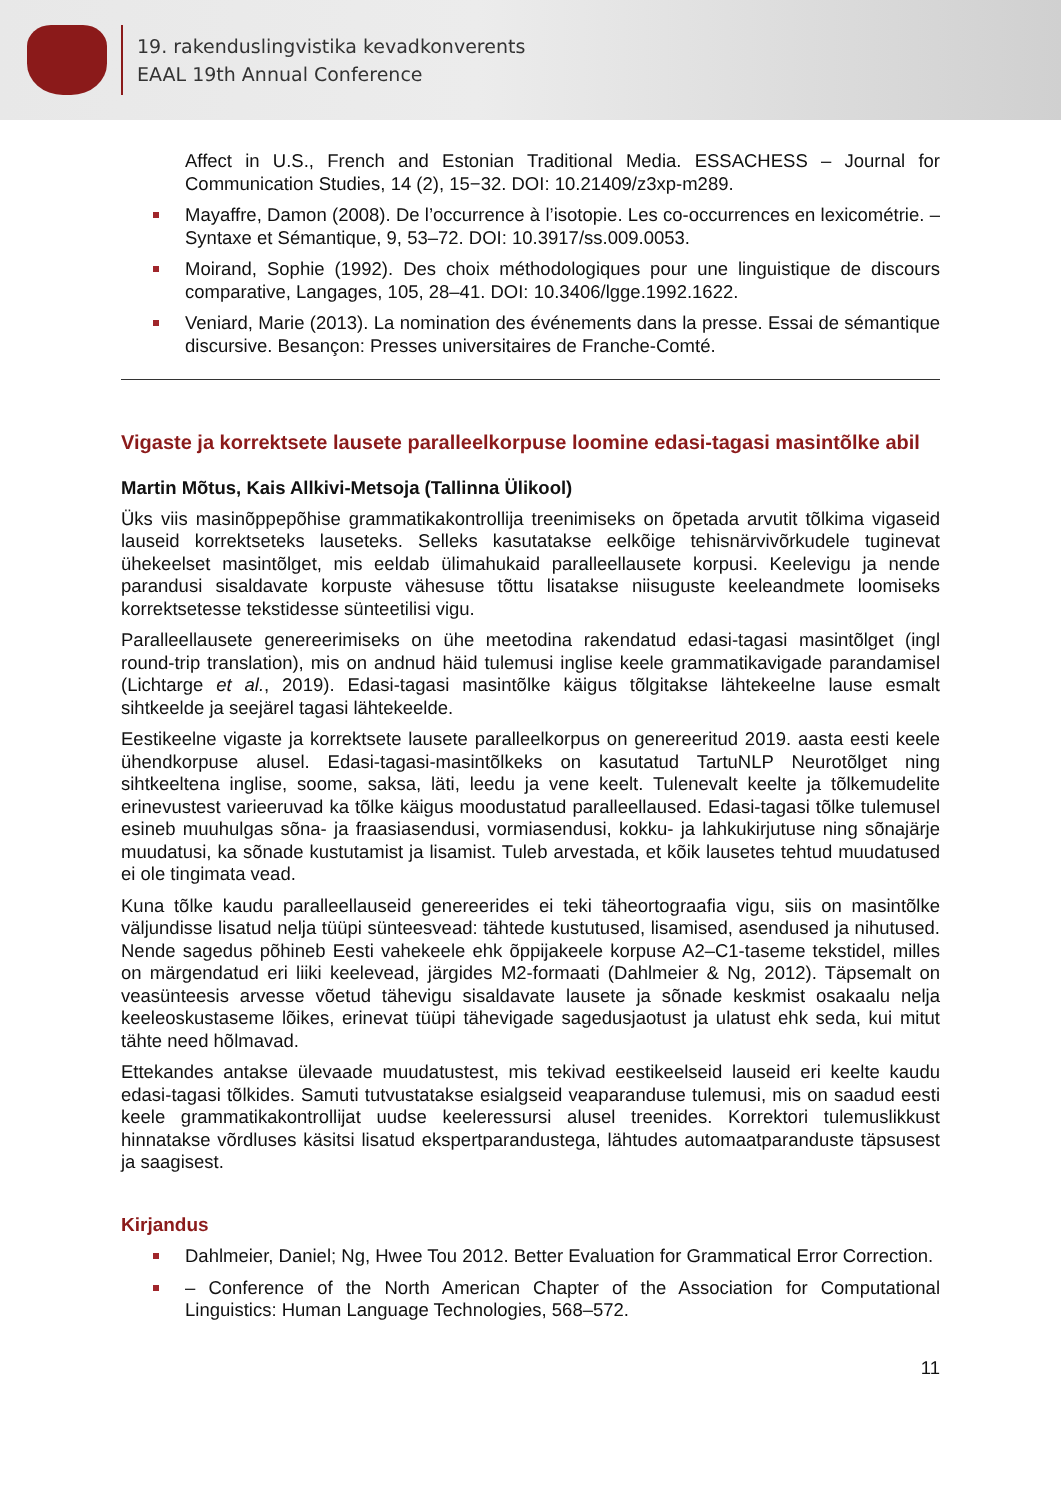19. rakenduslingvistika kevadkonverents
EAAL 19th Annual Conference
Affect in U.S., French and Estonian Traditional Media. ESSACHESS – Journal for Communication Studies, 14 (2), 15−32. DOI: 10.21409/z3xp-m289.
Mayaffre, Damon (2008). De l’occurrence à l’isotopie. Les co-occurrences en lexicométrie. – Syntaxe et Sémantique, 9, 53–72. DOI: 10.3917/ss.009.0053.
Moirand, Sophie (1992). Des choix méthodologiques pour une linguistique de discours comparative, Langages, 105, 28–41. DOI: 10.3406/lgge.1992.1622.
Veniard, Marie (2013). La nomination des événements dans la presse. Essai de sémantique discursive. Besançon: Presses universitaires de Franche-Comté.
Vigaste ja korrektsete lausete paralleelkorpuse loomine edasi-tagasi masintõlke abil
Martin Mõtus, Kais Allkivi-Metsoja (Tallinna Ülikool)
Üks viis masinõppepõhise grammatikakontrollija treenimiseks on õpetada arvutit tõlkima vigaseid lauseid korrektseteks lauseteks. Selleks kasutatakse eelkõige tehisnärvivõrkudele tuginevat ühekeelset masintõlget, mis eeldab ülimahukaid paralleellausete korpusi. Keelevigu ja nende parandusi sisaldavate korpuste vähesuse tõttu lisatakse niisuguste keeleandmete loomiseks korrektsetesse tekstidesse sünteetilisi vigu.
Paralleellausete genereerimiseks on ühe meetodina rakendatud edasi-tagasi masintõlget (ingl round-trip translation), mis on andnud häid tulemusi inglise keele grammatikavigade parandamisel (Lichtarge et al., 2019). Edasi-tagasi masintõlke käigus tõlgitakse lähtekeelne lause esmalt sihtkeelde ja seejärel tagasi lähtekeelde.
Eestikeelne vigaste ja korrektsete lausete paralleelkorpus on genereeritud 2019. aasta eesti keele ühendkorpuse alusel. Edasi-tagasi-masintõlkeks on kasutatud TartuNLP Neurotõlget ning sihtkeeltena inglise, soome, saksa, läti, leedu ja vene keelt. Tulenevalt keelte ja tõlkemudelite erinevustest varieeruvad ka tõlke käigus moodustatud paralleellaused. Edasi-tagasi tõlke tulemusel esineb muuhulgas sõna- ja fraasiasendusi, vormiasendusi, kokku- ja lahkukirjutuse ning sõnajärje muudatusi, ka sõnade kustutamist ja lisamist. Tuleb arvestada, et kõik lausetes tehtud muudatused ei ole tingimata vead.
Kuna tõlke kaudu paralleellauseid genereerides ei teki täheortograafia vigu, siis on masintõlke väljundisse lisatud nelja tüüpi sünteesvead: tähtede kustutused, lisamised, asendused ja nihutused. Nende sagedus põhineb Eesti vahekeele ehk õppijakeele korpuse A2–C1-taseme tekstidel, milles on märgendatud eri liiki keelevead, järgides M2-formaati (Dahlmeier & Ng, 2012). Täpsemalt on veasünteesis arvesse võetud tähevigu sisaldavate lausete ja sõnade keskmist osakaalu nelja keeleoskustaseme lõikes, erinevat tüüpi tähevigade sagedusjaotust ja ulatust ehk seda, kui mitut tähte need hõlmavad.
Ettekandes antakse ülevaade muudatustest, mis tekivad eestikeelseid lauseid eri keelte kaudu edasi-tagasi tõlkides. Samuti tutvustatakse esialgseid veaparanduse tulemusi, mis on saadud eesti keele grammatikakontrollijat uudse keeleressursi alusel treenides. Korrektori tulemuslikkust hinnatakse võrdluses käsitsi lisatud ekspertparandustega, lähtudes automaatparanduste täpsusest ja saagisest.
Kirjandus
Dahlmeier, Daniel; Ng, Hwee Tou 2012. Better Evaluation for Grammatical Error Correction.
– Conference of the North American Chapter of the Association for Computational Linguistics: Human Language Technologies, 568–572.
11